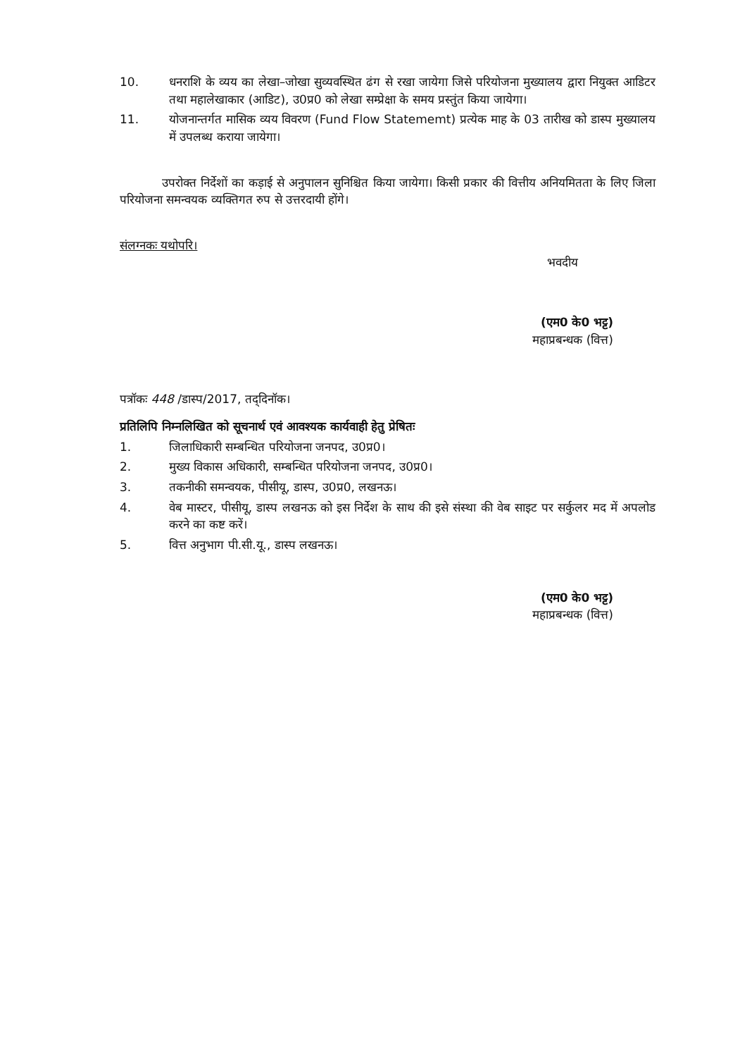10. धनराशि के व्यय का लेखा–जोखा सुव्यवस्थित ढंग से रखा जायेगा जिसे परियोजना मुख्यालय द्वारा नियुक्त आडिटर तथा महालेखाकार (आडिट), उ0प्र0 को लेखा सम्प्रेक्षा के समय प्रस्तुंत किया जायेगा।
11. योजनान्तर्गत मासिक व्यय विवरण (Fund Flow Statememt) प्रत्येक माह के 03 तारीख को डास्प मुख्यालय में उपलब्ध कराया जायेगा।
उपरोक्त निर्देशों का कड़ाई से अनुपालन सुनिश्चित किया जायेगा। किसी प्रकार की वित्तीय अनियमितता के लिए जिला परियोजना समन्वयक व्यक्तिगत रुप से उत्तरदायी होंगे।
संलग्नकः यथोपरि।
भवदीय
(एम0 के0 भट्ट)
महाप्रबन्धक (वित्त)
पत्रॉकः 448 /डास्प/2017, तद्‌दिनॉक।
प्रतिलिपि निम्नलिखित को सूचनार्थ एवं आवश्यक कार्यवाही हेतु प्रेषितः
1. जिलाधिकारी सम्बन्धित परियोजना जनपद, उ0प्र0।
2. मुख्य विकास अधिकारी, सम्बन्धित परियोजना जनपद, उ0प्र0।
3. तकनीकी समन्वयक, पीसीयू, डास्प, उ0प्र0, लखनऊ।
4. वेब मास्टर, पीसीयू, डास्प लखनऊ को इस निर्देश के साथ की इसे संस्था की वेब साइट पर सर्कुलर मद में अपलोड करने का कष्ट करें।
5. वित्त अनुभाग पी.सी.यू., डास्प लखनऊ।
(एम0 के0 भट्ट)
महाप्रबन्धक (वित्त)